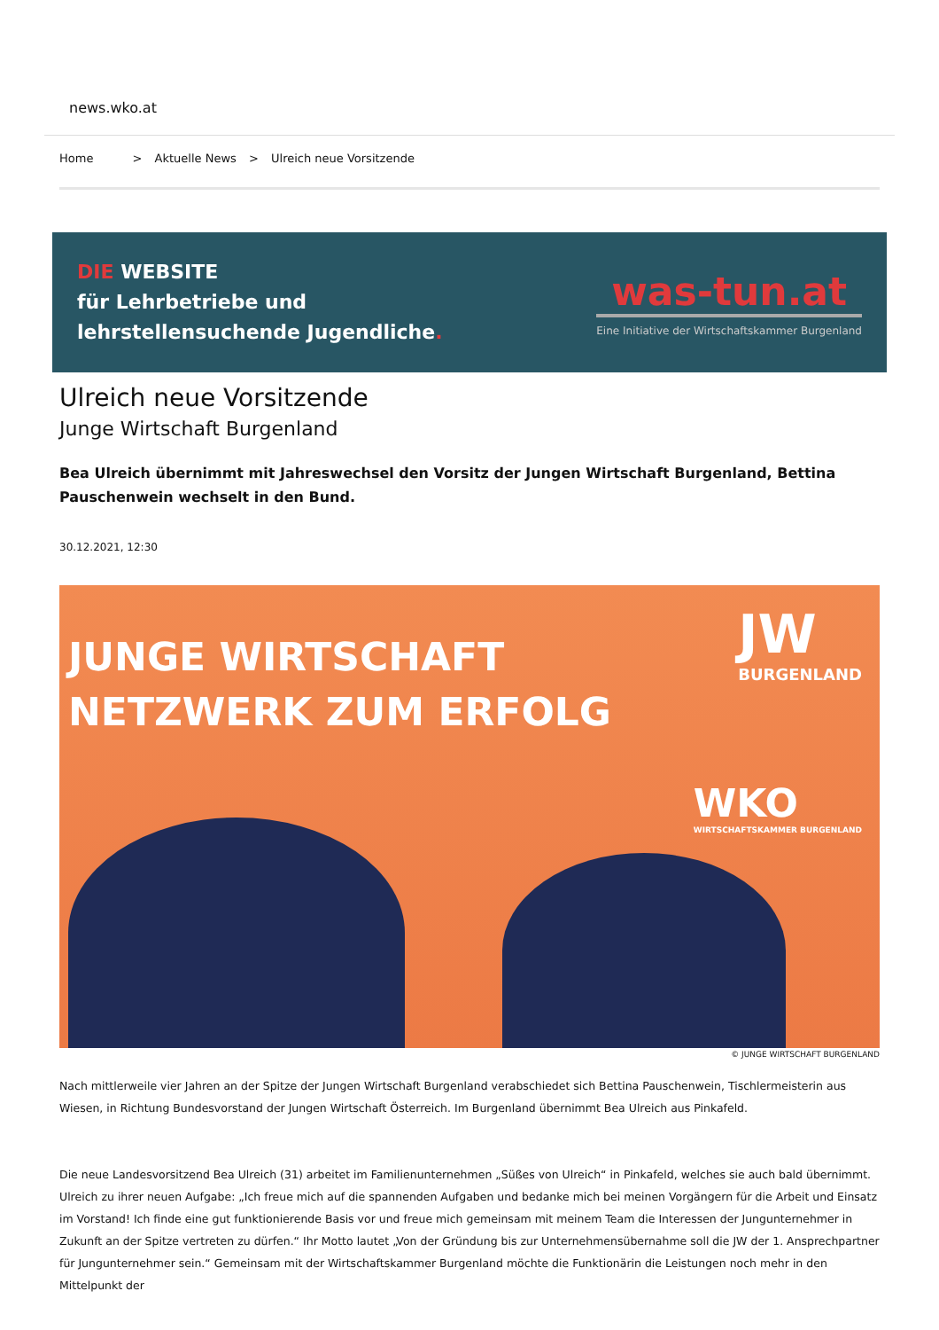news.wko.at
Home > Aktuelle News > Ulreich neue Vorsitzende
DIE WEBSITE
für Lehrbetriebe und
lehrstellensuchende Jugendliche.
was-tun.at
Eine Initiative der Wirtschaftskammer Burgenland
Ulreich neue Vorsitzende
Junge Wirtschaft Burgenland
Bea Ulreich übernimmt mit Jahreswechsel den Vorsitz der Jungen Wirtschaft Burgenland, Bettina Pauschenwein wechselt in den Bund.
30.12.2021, 12:30
JUNGE WIRTSCHAFT
NETZWERK ZUM ERFOLG
JW
BURGENLAND
WKO
WIRTSCHAFTSKAMMER BURGENLAND
© JUNGE WIRTSCHAFT BURGENLAND
Nach mittlerweile vier Jahren an der Spitze der Jungen Wirtschaft Burgenland verabschiedet sich Bettina Pauschenwein, Tischlermeisterin aus Wiesen, in Richtung Bundesvorstand der Jungen Wirtschaft Österreich. Im Burgenland übernimmt Bea Ulreich aus Pinkafeld.
Die neue Landesvorsitzend Bea Ulreich (31) arbeitet im Familienunternehmen „Süßes von Ulreich“ in Pinkafeld, welches sie auch bald übernimmt. Ulreich zu ihrer neuen Aufgabe: „Ich freue mich auf die spannenden Aufgaben und bedanke mich bei meinen Vorgängern für die Arbeit und Einsatz im Vorstand! Ich finde eine gut funktionierende Basis vor und freue mich gemeinsam mit meinem Team die Interessen der Jungunternehmer in Zukunft an der Spitze vertreten zu dürfen.“ Ihr Motto lautet „Von der Gründung bis zur Unternehmensübernahme soll die JW der 1. Ansprechpartner für Jungunternehmer sein.“ Gemeinsam mit der Wirtschaftskammer Burgenland möchte die Funktionärin die Leistungen noch mehr in den Mittelpunkt der